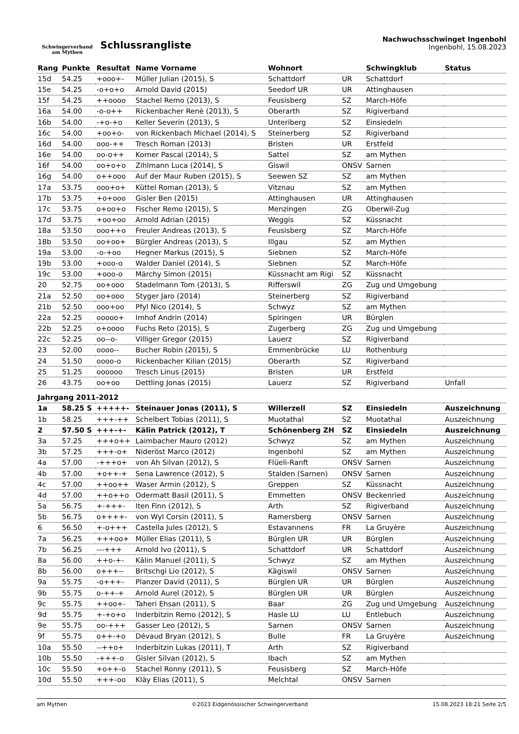Schwingerverband
am Mythen
Schlussrangliste
Nachwuchsschwinget Ingenbohl
Ingenbohl, 15.08.2023
| Rang | Punkte | Resultat | Name Vorname | Wohnort | | Schwingklub | Status |
| --- | --- | --- | --- | --- | --- | --- | --- |
| 15d | 54.25 | +ooo+- | Müller Julian (2015), S | Schattdorf | UR | Schattdorf | |
| 15e | 54.25 | -o+o+o | Arnold David (2015) | Seedorf UR | UR | Attinghausen | |
| 15f | 54.25 | ++oooo | Stachel Remo (2013), S | Feusisberg | SZ | March-Höfe | |
| 16a | 54.00 | -o-o++ | Rickenbacher Renè (2013), S | Oberarth | SZ | Rigiverband | |
| 16b | 54.00 | -+o-+o | Keller Severin (2013), S | Unteriberg | SZ | Einsiedeln | |
| 16c | 54.00 | +oo+o- | von Rickenbach Michael (2014), S | Steinerberg | SZ | Rigiverband | |
| 16d | 54.00 | ooo-++ | Tresch Roman (2013) | Bristen | UR | Erstfeld | |
| 16e | 54.00 | oo-o++ | Korner Pascal (2014), S | Sattel | SZ | am Mythen | |
| 16f | 54.00 | oo+o+o | Zihlmann Luca (2014), S | Giswil | ONSV | Sarnen | |
| 16g | 54.00 | o++ooo | Auf der Maur Ruben (2015), S | Seewen SZ | SZ | am Mythen | |
| 17a | 53.75 | ooo+o+ | Küttel Roman (2013), S | Vitznau | SZ | am Mythen | |
| 17b | 53.75 | +o+ooo | Gisler Ben (2015) | Attinghausen | UR | Attinghausen | |
| 17c | 53.75 | o+oo+o | Fischer Remo (2015), S | Menzingen | ZG | Oberwil-Zug | |
| 17d | 53.75 | +oo+oo | Arnold Adrian (2015) | Weggis | SZ | Küssnacht | |
| 18a | 53.50 | ooo++o | Freuler Andreas (2013), S | Feusisberg | SZ | March-Höfe | |
| 18b | 53.50 | oo+oo+ | Bürgler Andreas (2013), S | Illgau | SZ | am Mythen | |
| 19a | 53.00 | -o-+oo | Hegner Markus (2015), S | Siebnen | SZ | March-Höfe | |
| 19b | 53.00 | +ooo-o | Walder Daniel (2014), S | Siebnen | SZ | March-Höfe | |
| 19c | 53.00 | +ooo-o | Märchy Simon (2015) | Küssnacht am Rigi | SZ | Küssnacht | |
| 20 | 52.75 | oo+ooo | Stadelmann Tom (2013), S | Rifferswil | ZG | Zug und Umgebung | |
| 21a | 52.50 | oo+ooo | Styger Jaro (2014) | Steinerberg | SZ | Rigiverband | |
| 21b | 52.50 | ooo+oo | Pfyl Nico (2014), S | Schwyz | SZ | am Mythen | |
| 22a | 52.25 | ooooo+ | Imhof Andrin (2014) | Spiringen | UR | Bürglen | |
| 22b | 52.25 | o+oooo | Fuchs Reto (2015), S | Zugerberg | ZG | Zug und Umgebung | |
| 22c | 52.25 | oo--o- | Villiger Gregor (2015) | Lauerz | SZ | Rigiverband | |
| 23 | 52.00 | oooo-- | Bucher Robin (2015), S | Emmenbrücke | LU | Rothenburg | |
| 24 | 51.50 | oooo-o | Rickenbacher Kilian (2015) | Oberarth | SZ | Rigiverband | |
| 25 | 51.25 | oooooo | Tresch Linus (2015) | Bristen | UR | Erstfeld | |
| 26 | 43.75 | oo+oo | Dettling Jonas (2015) | Lauerz | SZ | Rigiverband | Unfall |
| Jahrgang 2011-2012 | | | | | | | |
| 1a | 58.25 S | +++++- | Steinauer Jonas (2011), S | Willerzell | SZ | Einsiedeln | Auszeichnung |
| 1b | 58.25 | +++-++ | Schelbert Tobias (2011), S | Muotathal | SZ | Muotathal | Auszeichnung |
| 2 | 57.50 S | +++-+- | Kälin Patrick (2012), T | Schönenberg ZH | SZ | Einsiedeln | Auszeichnung |
| 3a | 57.25 | +++o++ | Laimbacher Mauro (2012) | Schwyz | SZ | am Mythen | Auszeichnung |
| 3b | 57.25 | +++-o+ | Nideröst Marco (2012) | Ingenbohl | SZ | am Mythen | Auszeichnung |
| 4a | 57.00 | -+++o+ | von Ah Silvan (2012), S | Flüeli-Ranft | ONSV | Sarnen | Auszeichnung |
| 4b | 57.00 | +o++-+ | Sena Lawrence (2012), S | Stalden (Sarnen) | ONSV | Sarnen | Auszeichnung |
| 4c | 57.00 | ++oo++ | Waser Armin (2012), S | Greppen | SZ | Küssnacht | Auszeichnung |
| 4d | 57.00 | ++o++o | Odermatt Basil (2011), S | Emmetten | ONSV | Beckenried | Auszeichnung |
| 5a | 56.75 | +-+++- | Iten Finn (2012), S | Arth | SZ | Rigiverband | Auszeichnung |
| 5b | 56.75 | o++++- | von Wyl Corsin (2011), S | Ramersberg | ONSV | Sarnen | Auszeichnung |
| 6 | 56.50 | +-o+++ | Castella Jules (2012), S | Estavannens | FR | La Gruyère | Auszeichnung |
| 7a | 56.25 | +++oo+ | Müller Elias (2011), S | Bürglen UR | UR | Bürglen | Auszeichnung |
| 7b | 56.25 | ---+++ | Arnold Ivo (2011), S | Schattdorf | UR | Schattdorf | Auszeichnung |
| 8a | 56.00 | ++o-+- | Kälin Manuel (2011), S | Schwyz | SZ | am Mythen | Auszeichnung |
| 8b | 56.00 | o+++-- | Britschgi Lio (2012), S | Kägiswil | ONSV | Sarnen | Auszeichnung |
| 9a | 55.75 | -o+++- | Planzer David (2011), S | Bürglen UR | UR | Bürglen | Auszeichnung |
| 9b | 55.75 | o-++-+ | Arnold Aurel (2012), S | Bürglen UR | UR | Bürglen | Auszeichnung |
| 9c | 55.75 | ++oo+- | Taheri Ehsan (2011), S | Baar | ZG | Zug und Umgebung | Auszeichnung |
| 9d | 55.75 | +-+o+o | Inderbitzin Remo (2012), S | Hasle LU | LU | Entlebuch | Auszeichnung |
| 9e | 55.75 | oo-+++ | Gasser Leo (2012), S | Sarnen | ONSV | Sarnen | Auszeichnung |
| 9f | 55.75 | o++-+o | Dévaud Bryan (2012), S | Bulle | FR | La Gruyère | Auszeichnung |
| 10a | 55.50 | --++o+ | Inderbitzin Lukas (2011), T | Arth | SZ | Rigiverband | |
| 10b | 55.50 | -+++-o | Gisler Silvan (2012), S | Ibach | SZ | am Mythen | |
| 10c | 55.50 | +o++-o | Stachel Ronny (2011), S | Feusisberg | SZ | March-Höfe | |
| 10d | 55.50 | +++-oo | Kläy Elias (2011), S | Melchtal | ONSV | Sarnen | |
am Mythen ©2023 Eidgenössischer Schwingerverband 15.08.2023 18:21 Seite 2/5